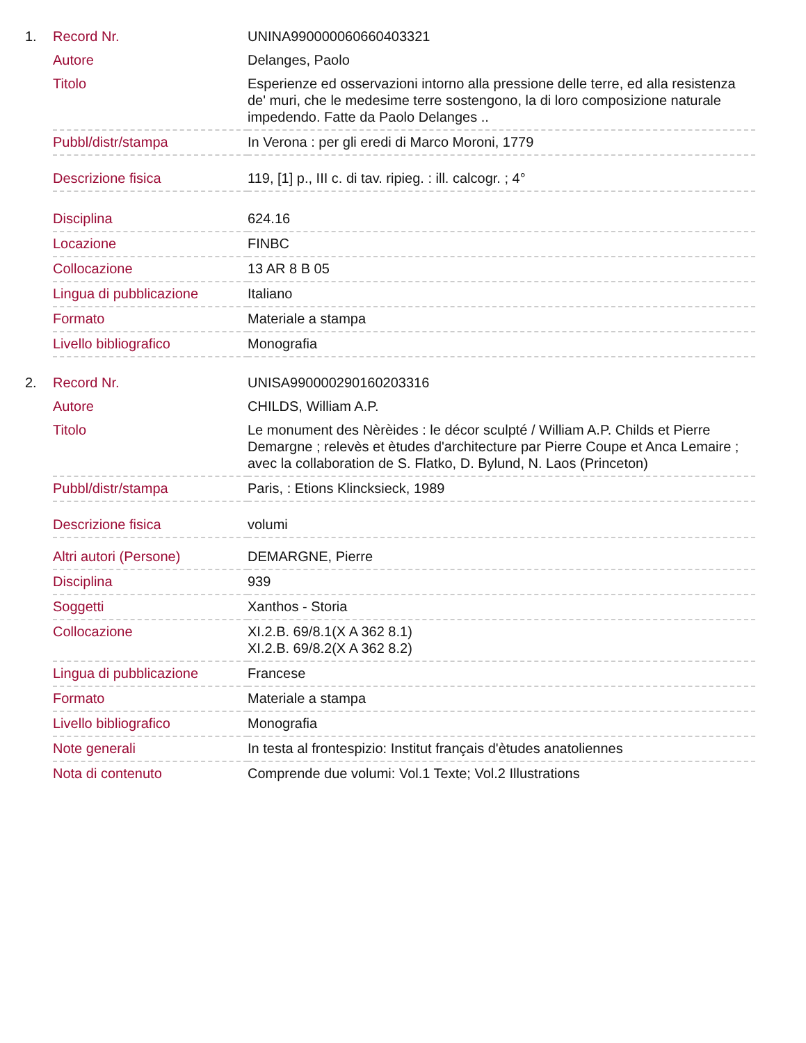| 1. | Record Nr. | UNINA990000060660403321 |
| | Autore | Delanges, Paolo |
| | Titolo | Esperienze ed osservazioni intorno alla pressione delle terre, ed alla resistenza de' muri, che le medesime terre sostengono, la di loro composizione naturale impedendo. Fatte da Paolo Delanges .. |
| | Pubbl/distr/stampa | In Verona : per gli eredi di Marco Moroni, 1779 |
| | Descrizione fisica | 119, [1] p., III c. di tav. ripieg. : ill. calcogr. ; 4° |
| | Disciplina | 624.16 |
| | Locazione | FINBC |
| | Collocazione | 13 AR 8 B 05 |
| | Lingua di pubblicazione | Italiano |
| | Formato | Materiale a stampa |
| | Livello bibliografico | Monografia |
| 2. | Record Nr. | UNISA990000290160203316 |
| | Autore | CHILDS, William A.P. |
| | Titolo | Le monument des Nèrèides : le décor sculpté / William A.P. Childs et Pierre Demargne ; relevès et ètudes d'architecture par Pierre Coupe et Anca Lemaire ; avec la collaboration de S. Flatko, D. Bylund, N. Laos (Princeton) |
| | Pubbl/distr/stampa | Paris, : Etions Klincksieck, 1989 |
| | Descrizione fisica | volumi |
| | Altri autori (Persone) | DEMARGNE, Pierre |
| | Disciplina | 939 |
| | Soggetti | Xanthos - Storia |
| | Collocazione | XI.2.B. 69/8.1(X A 362 8.1) XI.2.B. 69/8.2(X A 362 8.2) |
| | Lingua di pubblicazione | Francese |
| | Formato | Materiale a stampa |
| | Livello bibliografico | Monografia |
| | Note generali | In testa al frontespizio: Institut français d'ètudes anatoliennes |
| | Nota di contenuto | Comprende due volumi: Vol.1 Texte; Vol.2 Illustrations |